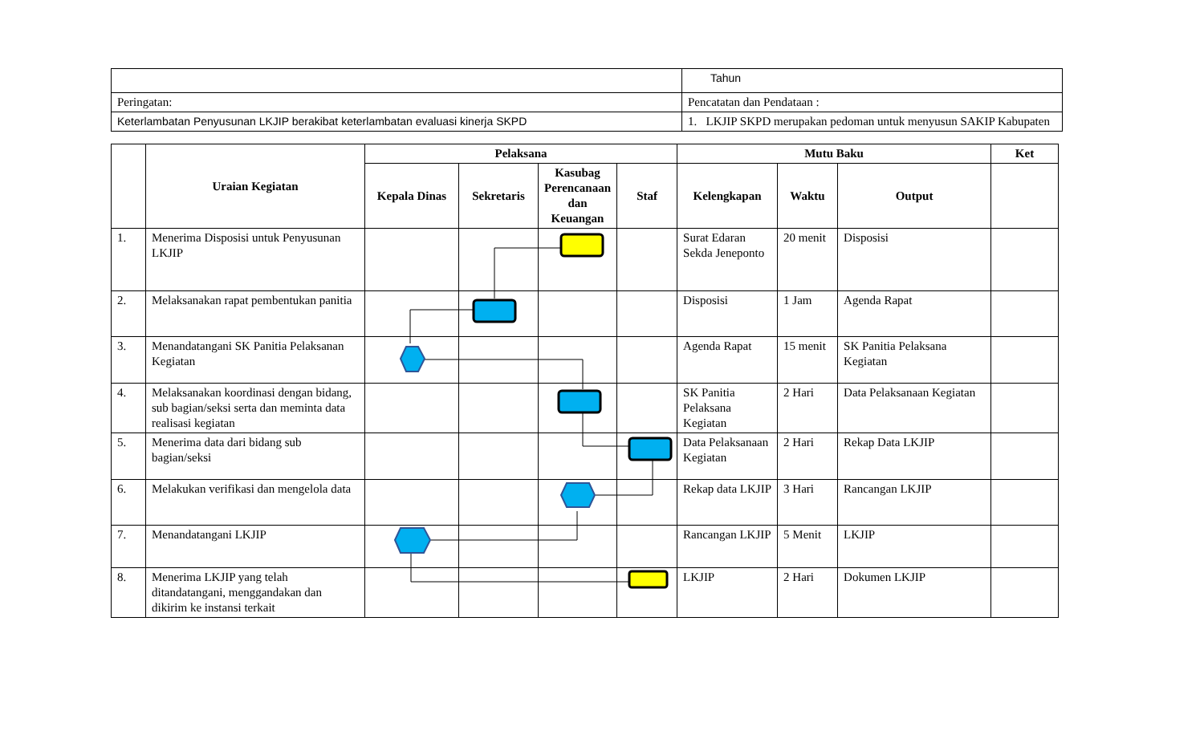| | Tahun |
| Peringatan: | Pencatatan dan Pendataan : |
| Keterlambatan Penyusunan LKJIP berakibat keterlambatan evaluasi kinerja SKPD | 1. LKJIP SKPD merupakan pedoman untuk menyusun SAKIP Kabupaten |
| | Uraian Kegiatan | Pelaksana | | | | Mutu Baku | | | Ket |
| --- | --- | --- | --- | --- | --- | --- | --- | --- | --- |
| | | Kepala Dinas | Sekretaris | Kasubag Perencanaan dan Keuangan | Staf | Kelengkapan | Waktu | Output | |
| 1. | Menerima Disposisi untuk Penyusunan LKJIP | | | | | Surat Edaran Sekda Jeneponto | 20 menit | Disposisi | |
| 2. | Melaksanakan rapat pembentukan panitia | | | | | Disposisi | 1 Jam | Agenda Rapat | |
| 3. | Menandatangani SK Panitia Pelaksanan Kegiatan | | | | | Agenda Rapat | 15 menit | SK Panitia Pelaksana Kegiatan | |
| 4. | Melaksanakan koordinasi dengan bidang, sub bagian/seksi serta dan meminta data realisasi kegiatan | | | | | SK Panitia Pelaksana Kegiatan | 2 Hari | Data Pelaksanaan Kegiatan | |
| 5. | Menerima data dari bidang sub bagian/seksi | | | | | Data Pelaksanaan Kegiatan | 2 Hari | Rekap Data LKJIP | |
| 6. | Melakukan verifikasi dan mengelola data | | | | | Rekap data LKJIP | 3 Hari | Rancangan LKJIP | |
| 7. | Menandatangani LKJIP | | | | | Rancangan LKJIP | 5 Menit | LKJIP | |
| 8. | Menerima LKJIP yang telah ditandatangani, menggandakan dan dikirim ke instansi terkait | | | | | LKJIP | 2 Hari | Dokumen LKJIP | |